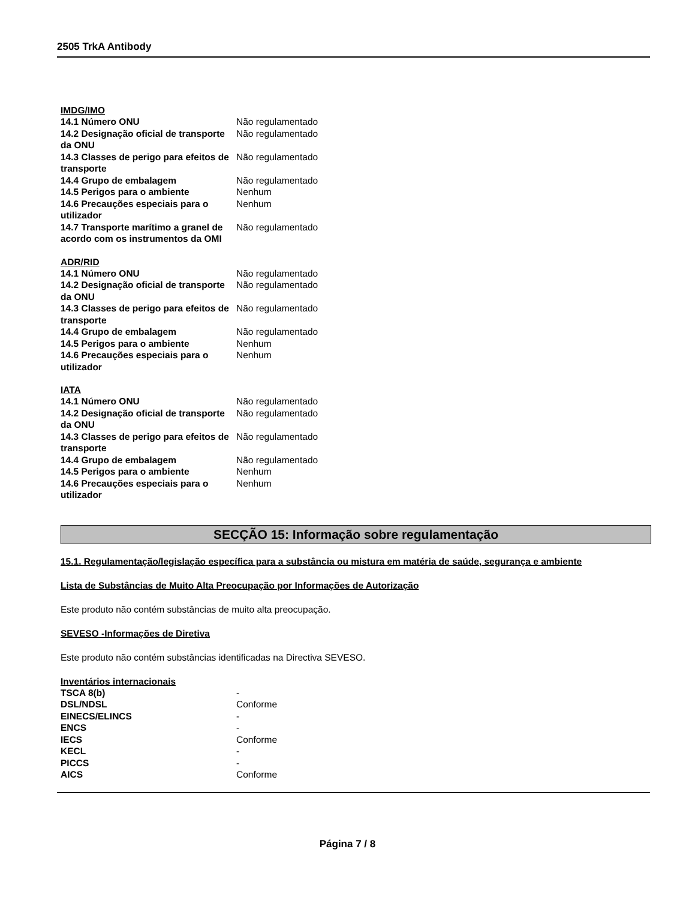2505 TrkA Antibody
IMDG/IMO
| 14.1 Número ONU | Não regulamentado |
| 14.2 Designação oficial de transporte da ONU | Não regulamentado |
| 14.3 Classes de perigo para efeitos de transporte | Não regulamentado |
| 14.4 Grupo de embalagem | Não regulamentado |
| 14.5 Perigos para o ambiente | Nenhum |
| 14.6 Precauções especiais para o utilizador | Nenhum |
| 14.7 Transporte marítimo a granel de acordo com os instrumentos da OMI | Não regulamentado |
ADR/RID
| 14.1 Número ONU | Não regulamentado |
| 14.2 Designação oficial de transporte da ONU | Não regulamentado |
| 14.3 Classes de perigo para efeitos de transporte | Não regulamentado |
| 14.4 Grupo de embalagem | Não regulamentado |
| 14.5 Perigos para o ambiente | Nenhum |
| 14.6 Precauções especiais para o utilizador | Nenhum |
IATA
| 14.1 Número ONU | Não regulamentado |
| 14.2 Designação oficial de transporte da ONU | Não regulamentado |
| 14.3 Classes de perigo para efeitos de transporte | Não regulamentado |
| 14.4 Grupo de embalagem | Não regulamentado |
| 14.5 Perigos para o ambiente | Nenhum |
| 14.6 Precauções especiais para o utilizador | Nenhum |
SECÇÃO 15: Informação sobre regulamentação
15.1. Regulamentação/legislação específica para a substância ou mistura em matéria de saúde, segurança e ambiente
Lista de Substâncias de Muito Alta Preocupação por Informações de Autorização
Este produto não contém substâncias de muito alta preocupação.
SEVESO -Informações de Diretiva
Este produto não contém substâncias identificadas na Directiva SEVESO.
Inventários internacionais
| TSCA 8(b) | - |
| DSL/NDSL | Conforme |
| EINECS/ELINCS | - |
| ENCS | - |
| IECS | Conforme |
| KECL | - |
| PICCS | - |
| AICS | Conforme |
Página 7 / 8